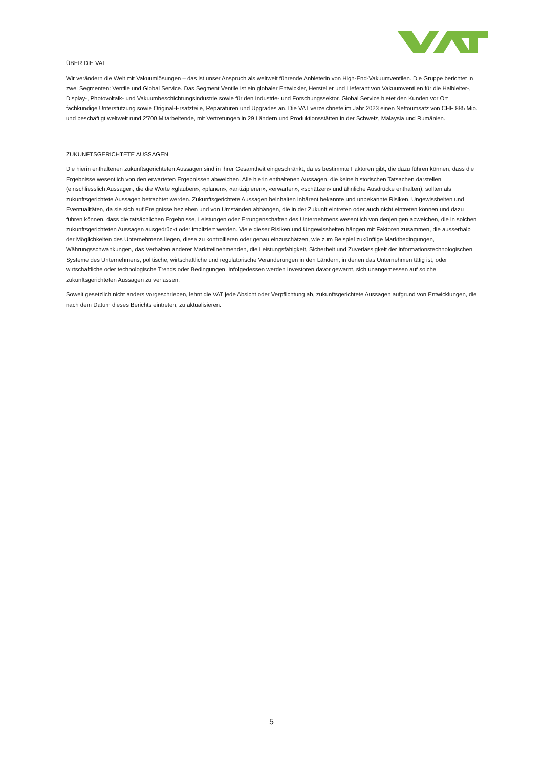ÜBER DIE VAT
Wir verändern die Welt mit Vakuumlösungen – das ist unser Anspruch als weltweit führende Anbieterin von High-End-Vakuumventilen. Die Gruppe berichtet in zwei Segmenten: Ventile und Global Service. Das Segment Ventile ist ein globaler Entwickler, Hersteller und Lieferant von Vakuumventilen für die Halbleiter-, Display-, Photovoltaik- und Vakuumbeschichtungsindustrie sowie für den Industrie- und Forschungssektor. Global Service bietet den Kunden vor Ort fachkundige Unterstützung sowie Original-Ersatzteile, Reparaturen und Upgrades an. Die VAT verzeichnete im Jahr 2023 einen Nettoumsatz von CHF 885 Mio. und beschäftigt weltweit rund 2'700 Mitarbeitende, mit Vertretungen in 29 Ländern und Produktionsstätten in der Schweiz, Malaysia und Rumänien.
ZUKUNFTSGERICHTETE AUSSAGEN
Die hierin enthaltenen zukunftsgerichteten Aussagen sind in ihrer Gesamtheit eingeschränkt, da es bestimmte Faktoren gibt, die dazu führen können, dass die Ergebnisse wesentlich von den erwarteten Ergebnissen abweichen. Alle hierin enthaltenen Aussagen, die keine historischen Tatsachen darstellen (einschliesslich Aussagen, die die Worte «glauben», «planen», «antizipieren», «erwarten», «schätzen» und ähnliche Ausdrücke enthalten), sollten als zukunftsgerichtete Aussagen betrachtet werden. Zukunftsgerichtete Aussagen beinhalten inhärent bekannte und unbekannte Risiken, Ungewissheiten und Eventualitäten, da sie sich auf Ereignisse beziehen und von Umständen abhängen, die in der Zukunft eintreten oder auch nicht eintreten können und dazu führen können, dass die tatsächlichen Ergebnisse, Leistungen oder Errungenschaften des Unternehmens wesentlich von denjenigen abweichen, die in solchen zukunftsgerichteten Aussagen ausgedrückt oder impliziert werden. Viele dieser Risiken und Ungewissheiten hängen mit Faktoren zusammen, die ausserhalb der Möglichkeiten des Unternehmens liegen, diese zu kontrollieren oder genau einzuschätzen, wie zum Beispiel zukünftige Marktbedingungen, Währungsschwankungen, das Verhalten anderer Marktteilnehmenden, die Leistungsfähigkeit, Sicherheit und Zuverlässigkeit der informationstechnologischen Systeme des Unternehmens, politische, wirtschaftliche und regulatorische Veränderungen in den Ländern, in denen das Unternehmen tätig ist, oder wirtschaftliche oder technologische Trends oder Bedingungen. Infolgedessen werden Investoren davor gewarnt, sich unangemessen auf solche zukunftsgerichteten Aussagen zu verlassen.
Soweit gesetzlich nicht anders vorgeschrieben, lehnt die VAT jede Absicht oder Verpflichtung ab, zukunftsgerichtete Aussagen aufgrund von Entwicklungen, die nach dem Datum dieses Berichts eintreten, zu aktualisieren.
5